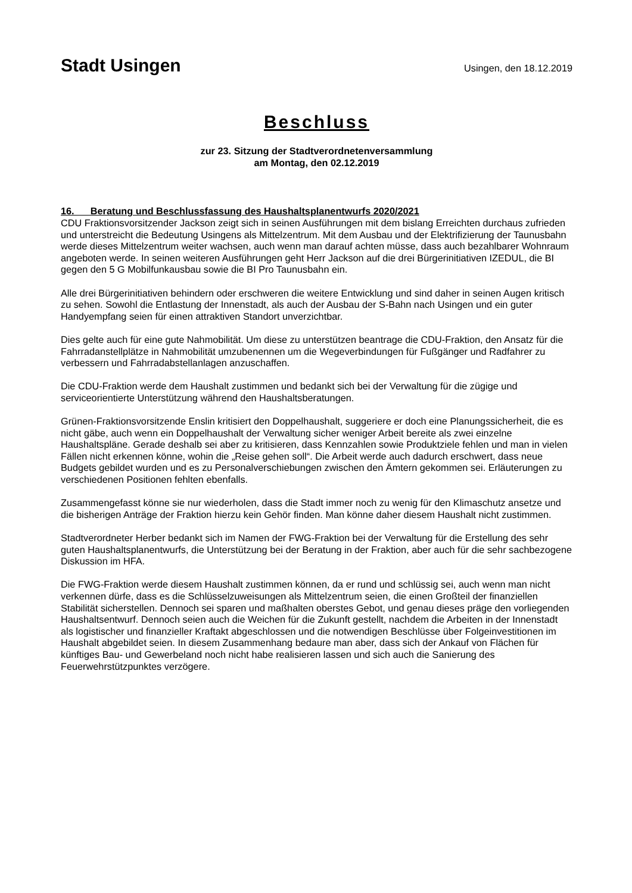Stadt Usingen
Usingen, den 18.12.2019
Beschluss
zur 23. Sitzung der Stadtverordnetenversammlung
am Montag, den 02.12.2019
16. Beratung und Beschlussfassung des Haushaltsplanentwurfs 2020/2021
CDU Fraktionsvorsitzender Jackson zeigt sich in seinen Ausführungen mit dem bislang Erreichten durchaus zufrieden und unterstreicht die Bedeutung Usingens als Mittelzentrum. Mit dem Ausbau und der Elektrifizierung der Taunusbahn werde dieses Mittelzentrum weiter wachsen, auch wenn man darauf achten müsse, dass auch bezahlbarer Wohnraum angeboten werde. In seinen weiteren Ausführungen geht Herr Jackson auf die drei Bürgerinitiativen IZEDUL, die BI gegen den 5 G Mobilfunkausbau sowie die BI Pro Taunusbahn ein.
Alle drei Bürgerinitiativen behindern oder erschweren die weitere Entwicklung und sind daher in seinen Augen kritisch zu sehen. Sowohl die Entlastung der Innenstadt, als auch der Ausbau der S-Bahn nach Usingen und ein guter Handyempfang seien für einen attraktiven Standort unverzichtbar.
Dies gelte auch für eine gute Nahmobilität. Um diese zu unterstützen beantrage die CDU-Fraktion, den Ansatz für die Fahrradanstellplätze in Nahmobilität umzubenennen um die Wegeverbindungen für Fußgänger und Radfahrer zu verbessern und Fahrradabstellanlagen anzuschaffen.
Die CDU-Fraktion werde dem Haushalt zustimmen und bedankt sich bei der Verwaltung für die zügige und serviceorientierte Unterstützung während den Haushaltsberatungen.
Grünen-Fraktionsvorsitzende Enslin kritisiert den Doppelhaushalt, suggeriere er doch eine Planungssicherheit, die es nicht gäbe, auch wenn ein Doppelhaushalt der Verwaltung sicher weniger Arbeit bereite als zwei einzelne Haushaltspläne. Gerade deshalb sei aber zu kritisieren, dass Kennzahlen sowie Produktziele fehlen und man in vielen Fällen nicht erkennen könne, wohin die „Reise gehen soll“. Die Arbeit werde auch dadurch erschwert, dass neue Budgets gebildet wurden und es zu Personalverschiebungen zwischen den Ämtern gekommen sei. Erläuterungen zu verschiedenen Positionen fehlten ebenfalls.
Zusammengefasst könne sie nur wiederholen, dass die Stadt immer noch zu wenig für den Klimaschutz ansetze und die bisherigen Anträge der Fraktion hierzu kein Gehör finden. Man könne daher diesem Haushalt nicht zustimmen.
Stadtverordneter Herber bedankt sich im Namen der FWG-Fraktion bei der Verwaltung für die Erstellung des sehr guten Haushaltsplanentwurfs, die Unterstützung bei der Beratung in der Fraktion, aber auch für die sehr sachbezogene Diskussion im HFA.
Die FWG-Fraktion werde diesem Haushalt zustimmen können, da er rund und schlüssig sei, auch wenn man nicht verkennen dürfe, dass es die Schlüsselzuweisungen als Mittelzentrum seien, die einen Großteil der finanziellen Stabilität sicherstellen. Dennoch sei sparen und maßhalten oberstes Gebot, und genau dieses präge den vorliegenden Haushaltsentwurf. Dennoch seien auch die Weichen für die Zukunft gestellt, nachdem die Arbeiten in der Innenstadt als logistischer und finanzieller Kraftakt abgeschlossen und die notwendigen Beschlüsse über Folgeinvestitionen im Haushalt abgebildet seien. In diesem Zusammenhang bedaure man aber, dass sich der Ankauf von Flächen für künftiges Bau- und Gewerbeland noch nicht habe realisieren lassen und sich auch die Sanierung des Feuerwehrstützpunktes verzögere.